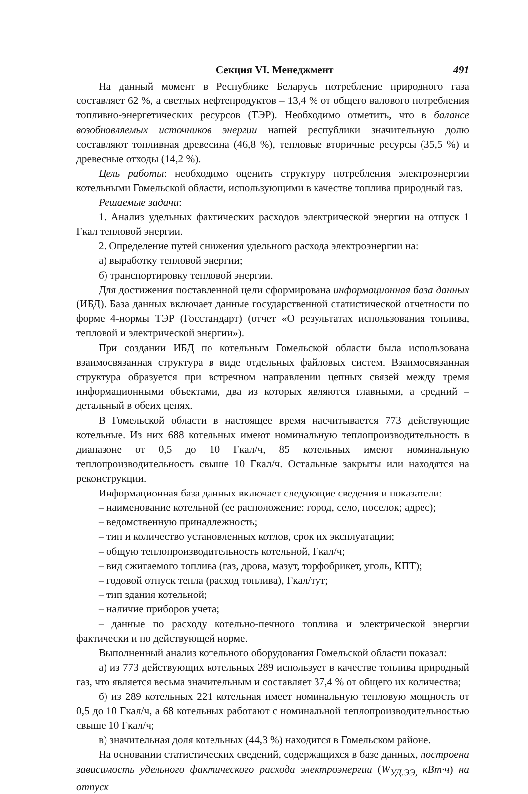Секция VI. Менеджмент 491
На данный момент в Республике Беларусь потребление природного газа составляет 62 %, а светлых нефтепродуктов – 13,4 % от общего валового потребления топливно-энергетических ресурсов (ТЭР). Необходимо отметить, что в балансе возобновляемых источников энергии нашей республики значительную долю составляют топливная древесина (46,8 %), тепловые вторичные ресурсы (35,5 %) и древесные отходы (14,2 %).
Цель работы: необходимо оценить структуру потребления электроэнергии котельными Гомельской области, использующими в качестве топлива природный газ.
Решаемые задачи:
1. Анализ удельных фактических расходов электрической энергии на отпуск 1 Гкал тепловой энергии.
2. Определение путей снижения удельного расхода электроэнергии на:
а) выработку тепловой энергии;
б) транспортировку тепловой энергии.
Для достижения поставленной цели сформирована информационная база данных (ИБД). База данных включает данные государственной статистической отчетности по форме 4-нормы ТЭР (Госстандарт) (отчет «О результатах использования топлива, тепловой и электрической энергии»).
При создании ИБД по котельным Гомельской области была использована взаимосвязанная структура в виде отдельных файловых систем. Взаимосвязанная структура образуется при встречном направлении цепных связей между тремя информационными объектами, два из которых являются главными, а средний – детальный в обеих цепях.
В Гомельской области в настоящее время насчитывается 773 действующие котельные. Из них 688 котельных имеют номинальную теплопроизводительность в диапазоне от 0,5 до 10 Гкал/ч, 85 котельных имеют номинальную теплопроизводительность свыше 10 Гкал/ч. Остальные закрыты или находятся на реконструкции.
Информационная база данных включает следующие сведения и показатели:
– наименование котельной (ее расположение: город, село, поселок; адрес);
– ведомственную принадлежность;
– тип и количество установленных котлов, срок их эксплуатации;
– общую теплопроизводительность котельной, Гкал/ч;
– вид сжигаемого топлива (газ, дрова, мазут, торфобрикет, уголь, КПТ);
– годовой отпуск тепла (расход топлива), Гкал/тут;
– тип здания котельной;
– наличие приборов учета;
– данные по расходу котельно-печного топлива и электрической энергии фактически и по действующей норме.
Выполненный анализ котельного оборудования Гомельской области показал:
а) из 773 действующих котельных 289 использует в качестве топлива природный газ, что является весьма значительным и составляет 37,4 % от общего их количества;
б) из 289 котельных 221 котельная имеет номинальную тепловую мощность от 0,5 до 10 Гкал/ч, а 68 котельных работают с номинальной теплопроизводительностью свыше 10 Гкал/ч;
в) значительная доля котельных (44,3 %) находится в Гомельском районе.
На основании статистических сведений, содержащихся в базе данных, построена зависимость удельного фактического расхода электроэнергии (W<sub>УД.ЭЭ,</sub> кВт·ч) на отпуск